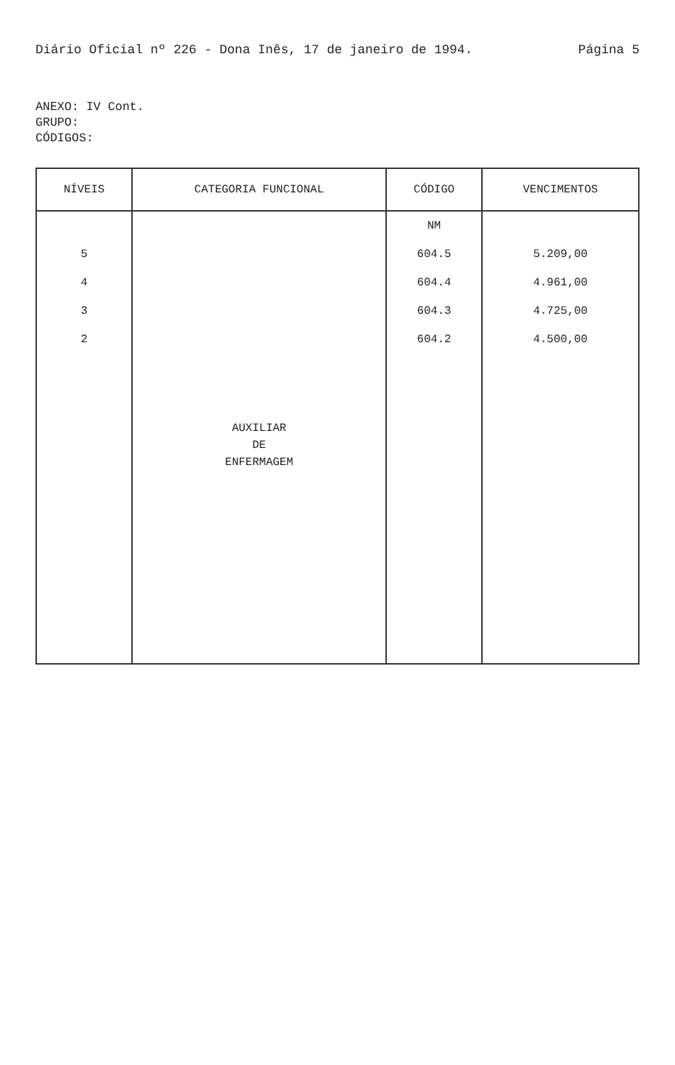Diário Oficial nº 226 - Dona Inês, 17 de janeiro de 1994. Página 5
ANEXO: IV Cont.
GRUPO:
CÓDIGOS:
| NÍVEIS | CATEGORIA FUNCIONAL | CÓDIGO | VENCIMENTOS |
| --- | --- | --- | --- |
| | AUXILIAR DE ENFERMAGEM | NM | |
| 5 | | 604.5 | 5.209,00 |
| 4 | | 604.4 | 4.961,00 |
| 3 | | 604.3 | 4.725,00 |
| 2 | | 604.2 | 4.500,00 |